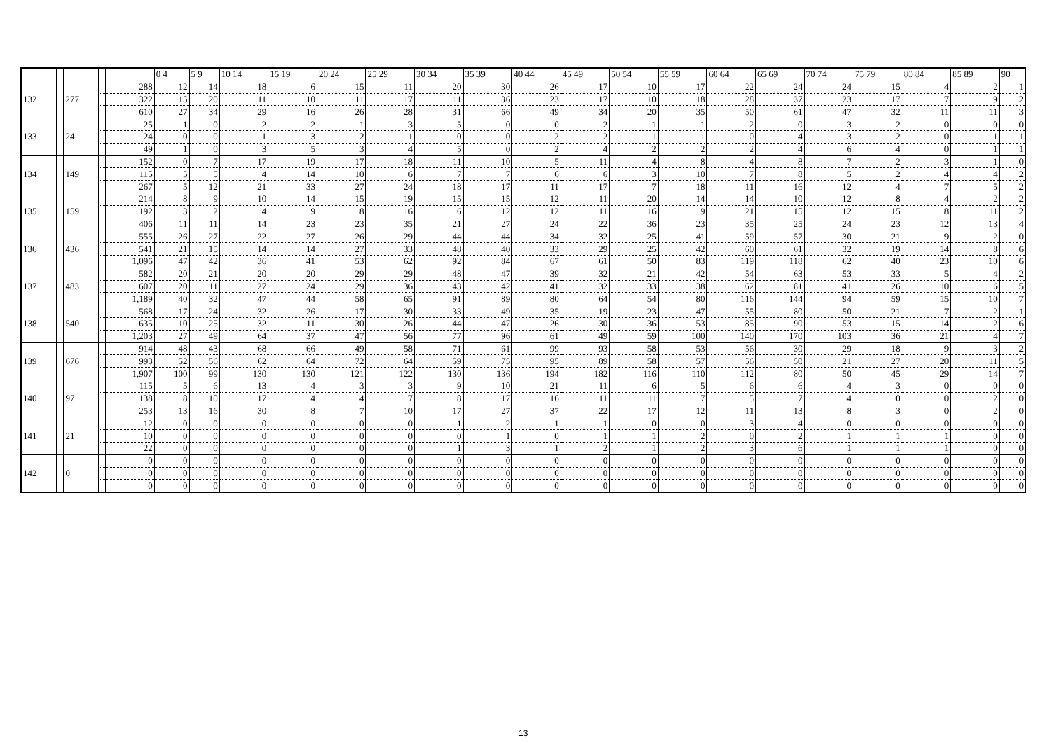| | | | | | 0 4 | 5 9 | 10 14 | 15 19 | 20 24 | 25 29 | 30 34 | 35 39 | 40 44 | 45 49 | 50 54 | 55 59 | 60 64 | 65 69 | 70 74 | 75 79 | 80 84 | 85 89 | 90 |
| --- | --- | --- | --- | --- | --- | --- | --- | --- | --- | --- | --- | --- | --- | --- | --- | --- | --- | --- | --- | --- | --- | --- | --- |
| 132 | | 277 | | 288 | 12 | 14 | 18 | 6 | 15 | 11 | 20 | 30 | 26 | 17 | 10 | 17 | 22 | 24 | 24 | 15 | 4 | 2 | 1 |
| | | | | 322 | 15 | 20 | 11 | 10 | 11 | 17 | 11 | 36 | 23 | 17 | 10 | 18 | 28 | 37 | 23 | 17 | 7 | 9 | 2 |
| | | | | 610 | 27 | 34 | 29 | 16 | 26 | 28 | 31 | 66 | 49 | 34 | 20 | 35 | 50 | 61 | 47 | 32 | 11 | 11 | 3 |
| 133 | | 24 | | 25 | 1 | 0 | 2 | 2 | 1 | 3 | 5 | 0 | 0 | 2 | 1 | 1 | 2 | 0 | 3 | 2 | 0 | 0 | 0 |
| | | | | 24 | 0 | 0 | 1 | 3 | 2 | 1 | 0 | 0 | 2 | 2 | 1 | 1 | 0 | 4 | 3 | 2 | 0 | 1 | 1 |
| | | | | 49 | 1 | 0 | 3 | 5 | 3 | 4 | 5 | 0 | 2 | 4 | 2 | 2 | 2 | 4 | 6 | 4 | 0 | 1 | 1 |
| 134 | | 149 | | 152 | 0 | 7 | 17 | 19 | 17 | 18 | 11 | 10 | 5 | 11 | 4 | 8 | 4 | 8 | 7 | 2 | 3 | 1 | 0 |
| | | | | 115 | 5 | 5 | 4 | 14 | 10 | 6 | 7 | 7 | 6 | 6 | 3 | 10 | 7 | 8 | 5 | 2 | 4 | 4 | 2 |
| | | | | 267 | 5 | 12 | 21 | 33 | 27 | 24 | 18 | 17 | 11 | 17 | 7 | 18 | 11 | 16 | 12 | 4 | 7 | 5 | 2 |
| 135 | | 159 | | 214 | 8 | 9 | 10 | 14 | 15 | 19 | 15 | 15 | 12 | 11 | 20 | 14 | 14 | 10 | 12 | 8 | 4 | 2 | 2 |
| | | | | 192 | 3 | 2 | 4 | 9 | 8 | 16 | 6 | 12 | 12 | 11 | 16 | 9 | 21 | 15 | 12 | 15 | 8 | 11 | 2 |
| | | | | 406 | 11 | 11 | 14 | 23 | 23 | 35 | 21 | 27 | 24 | 22 | 36 | 23 | 35 | 25 | 24 | 23 | 12 | 13 | 4 |
| 136 | | 436 | | 555 | 26 | 27 | 22 | 27 | 26 | 29 | 44 | 44 | 34 | 32 | 25 | 41 | 59 | 57 | 30 | 21 | 9 | 2 | 0 |
| | | | | 541 | 21 | 15 | 14 | 14 | 27 | 33 | 48 | 40 | 33 | 29 | 25 | 42 | 60 | 61 | 32 | 19 | 14 | 8 | 6 |
| | | | | 1,096 | 47 | 42 | 36 | 41 | 53 | 62 | 92 | 84 | 67 | 61 | 50 | 83 | 119 | 118 | 62 | 40 | 23 | 10 | 6 |
| 137 | | 483 | | 582 | 20 | 21 | 20 | 20 | 29 | 29 | 48 | 47 | 39 | 32 | 21 | 42 | 54 | 63 | 53 | 33 | 5 | 4 | 2 |
| | | | | 607 | 20 | 11 | 27 | 24 | 29 | 36 | 43 | 42 | 41 | 32 | 33 | 38 | 62 | 81 | 41 | 26 | 10 | 6 | 5 |
| | | | | 1,189 | 40 | 32 | 47 | 44 | 58 | 65 | 91 | 89 | 80 | 64 | 54 | 80 | 116 | 144 | 94 | 59 | 15 | 10 | 7 |
| 138 | | 540 | | 568 | 17 | 24 | 32 | 26 | 17 | 30 | 33 | 49 | 35 | 19 | 23 | 47 | 55 | 80 | 50 | 21 | 7 | 2 | 1 |
| | | | | 635 | 10 | 25 | 32 | 11 | 30 | 26 | 44 | 47 | 26 | 30 | 36 | 53 | 85 | 90 | 53 | 15 | 14 | 2 | 6 |
| | | | | 1,203 | 27 | 49 | 64 | 37 | 47 | 56 | 77 | 96 | 61 | 49 | 59 | 100 | 140 | 170 | 103 | 36 | 21 | 4 | 7 |
| 139 | | 676 | | 914 | 48 | 43 | 68 | 66 | 49 | 58 | 71 | 61 | 99 | 93 | 58 | 53 | 56 | 30 | 29 | 18 | 9 | 3 | 2 |
| | | | | 993 | 52 | 56 | 62 | 64 | 72 | 64 | 59 | 75 | 95 | 89 | 58 | 57 | 56 | 50 | 21 | 27 | 20 | 11 | 5 |
| | | | | 1,907 | 100 | 99 | 130 | 130 | 121 | 122 | 130 | 136 | 194 | 182 | 116 | 110 | 112 | 80 | 50 | 45 | 29 | 14 | 7 |
| 140 | | 97 | | 115 | 5 | 6 | 13 | 4 | 3 | 3 | 9 | 10 | 21 | 11 | 6 | 5 | 6 | 6 | 4 | 3 | 0 | 0 | 0 |
| | | | | 138 | 8 | 10 | 17 | 4 | 4 | 7 | 8 | 17 | 16 | 11 | 11 | 7 | 5 | 7 | 4 | 0 | 0 | 2 | 0 |
| | | | | 253 | 13 | 16 | 30 | 8 | 7 | 10 | 17 | 27 | 37 | 22 | 17 | 12 | 11 | 13 | 8 | 3 | 0 | 2 | 0 |
| 141 | | 21 | | 12 | 0 | 0 | 0 | 0 | 0 | 0 | 1 | 2 | 1 | 1 | 0 | 0 | 3 | 4 | 0 | 0 | 0 | 0 | 0 |
| | | | | 10 | 0 | 0 | 0 | 0 | 0 | 0 | 0 | 1 | 0 | 1 | 1 | 2 | 0 | 2 | 1 | 1 | 1 | 0 | 0 |
| | | | | 22 | 0 | 0 | 0 | 0 | 0 | 0 | 1 | 3 | 1 | 2 | 1 | 2 | 3 | 6 | 1 | 1 | 1 | 0 | 0 |
| 142 | | 0 | | 0 | 0 | 0 | 0 | 0 | 0 | 0 | 0 | 0 | 0 | 0 | 0 | 0 | 0 | 0 | 0 | 0 | 0 | 0 | 0 |
| | | | | 0 | 0 | 0 | 0 | 0 | 0 | 0 | 0 | 0 | 0 | 0 | 0 | 0 | 0 | 0 | 0 | 0 | 0 | 0 | 0 |
| | | | | 0 | 0 | 0 | 0 | 0 | 0 | 0 | 0 | 0 | 0 | 0 | 0 | 0 | 0 | 0 | 0 | 0 | 0 | 0 | 0 |
13